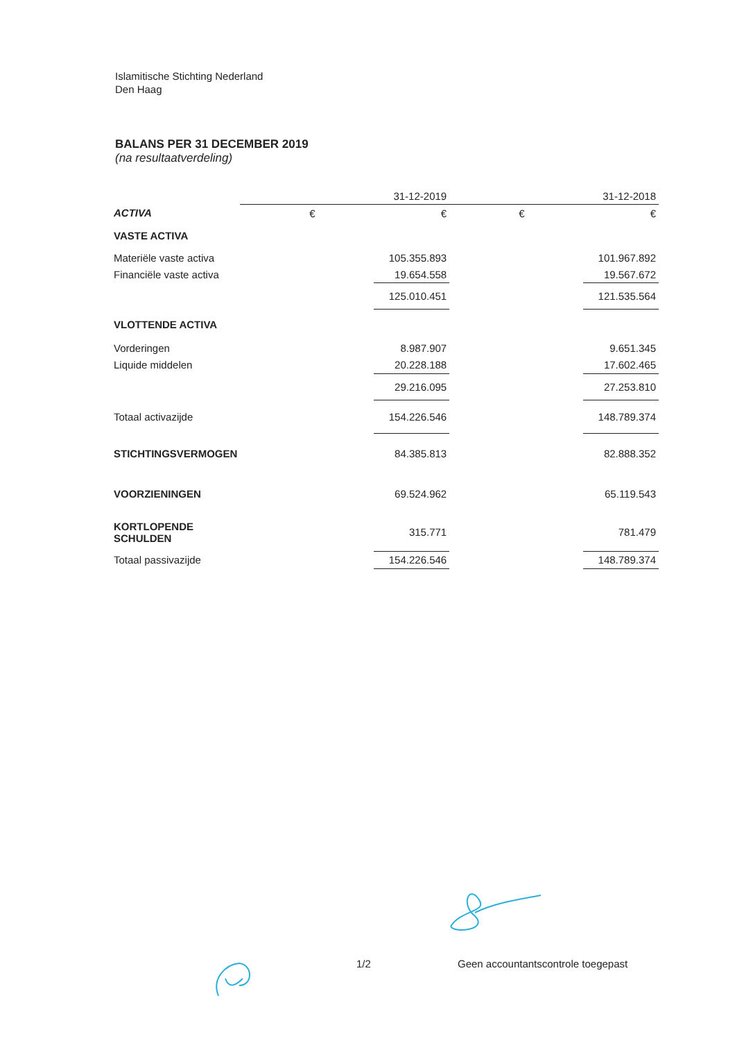Islamitische Stichting Nederland
Den Haag
BALANS PER 31 DECEMBER 2019
(na resultaatverdeling)
| | 31-12-2019 | | 31-12-2018 | |
| ACTIVA | € | € | € | € |
| VASTE ACTIVA | | | | |
| Materiële vaste activa | | 105.355.893 | | 101.967.892 |
| Financiële vaste activa | | 19.654.558 | | 19.567.672 |
| | | 125.010.451 | | 121.535.564 |
| VLOTTENDE ACTIVA | | | | |
| Vorderingen | | 8.987.907 | | 9.651.345 |
| Liquide middelen | | 20.228.188 | | 17.602.465 |
| | | 29.216.095 | | 27.253.810 |
| Totaal activazijde | | 154.226.546 | | 148.789.374 |
| STICHTINGSVERMOGEN | | 84.385.813 | | 82.888.352 |
| VOORZIENINGEN | | 69.524.962 | | 65.119.543 |
| KORTLOPENDE SCHULDEN | | 315.771 | | 781.479 |
| Totaal passivazijde | | 154.226.546 | | 148.789.374 |
1/2 Geen accountantscontrole toegepast